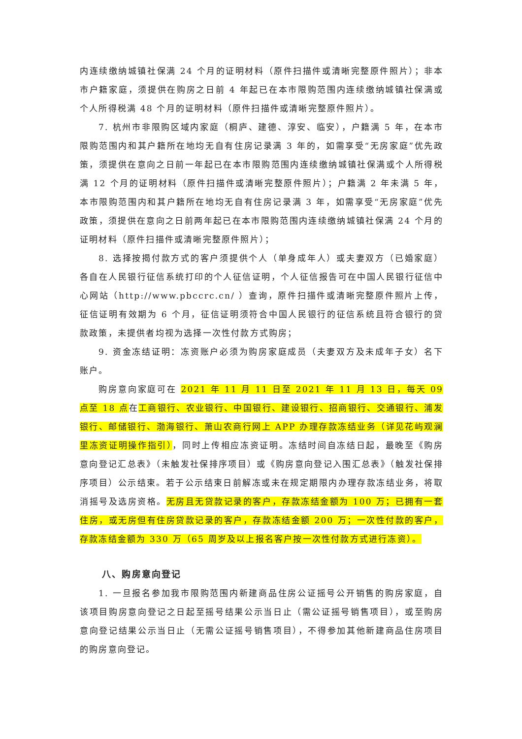内连续缴纳城镇社保满 24 个月的证明材料（原件扫描件或清晰完整原件照片）；非本市户籍家庭，须提供在购房之日前 4 年起已在本市限购范围内连续缴纳城镇社保满或个人所得税满 48 个月的证明材料（原件扫描件或清晰完整原件照片）。
7. 杭州市非限购区域内家庭（桐庐、建德、淳安、临安），户籍满 5 年，在本市限购范围内和其户籍所在地均无自有住房记录满 3 年的，如需享受“无房家庭”优先政策，须提供在意向之日前一年起已在本市限购范围内连续缴纳城镇社保满或个人所得税满 12 个月的证明材料（原件扫描件或清晰完整原件照片）；户籍满 2 年未满 5 年，本市限购范围内和其户籍所在地均无自有住房记录满 3 年，如需享受“无房家庭”优先政策，须提供在意向之日前两年起已在本市限购范围内连续缴纳城镇社保满 24 个月的证明材料（原件扫描件或清晰完整原件照片）；
8. 选择按揭付款方式的客户须提供个人（单身成年人）或夫妻双方（已婚家庭）各自在人民银行征信系统打印的个人征信证明，个人征信报告可在中国人民银行征信中心网站（http://www.pbccrc.cn/ ）查询，原件扫描件或清晰完整原件照片上传，征信证明有效期为 6 个月，征信证明须符合中国人民银行的征信系统且符合银行的贷款政策，未提供者均视为选择一次性付款方式购房；
9. 资金冻结证明：冻资账户必须为购房家庭成员（夫妻双方及未成年子女）名下账户。
购房意向家庭可在 2021 年 11 月 11 日至 2021 年 11 月 13 日，每天 09 点至 18 点在工商银行、农业银行、中国银行、建设银行、招商银行、交通银行、浦发银行、邮储银行、渤海银行、萧山农商行网上 APP 办理存款冻结业务（详见花屿观澜里冻资证明操作指引），同时上传相应冻资证明。冻结时间自冻结日起，最晚至《购房意向登记汇总表》（未触发社保排序项目）或《购房意向登记入围汇总表》（触发社保排序项目）公示结束。若于公示结束日前解冻或未在规定期限内办理存款冻结业务，将取消摇号及选房资格。无房且无贷款记录的客户，存款冻结金额为 100 万；已拥有一套住房，或无房但有住房贷款记录的客户，存款冻结金额 200 万；一次性付款的客户，存款冻结金额为 330 万（65 周岁及以上报名客户按一次性付款方式进行冻资）。
八、购房意向登记
1. 一旦报名参加我市限购范围内新建商品住房公证摇号公开销售的购房家庭，自该项目购房意向登记之日起至摇号结果公示当日止（需公证摇号销售项目），或至购房意向登记结果公示当日止（无需公证摇号销售项目），不得参加其他新建商品住房项目的购房意向登记。